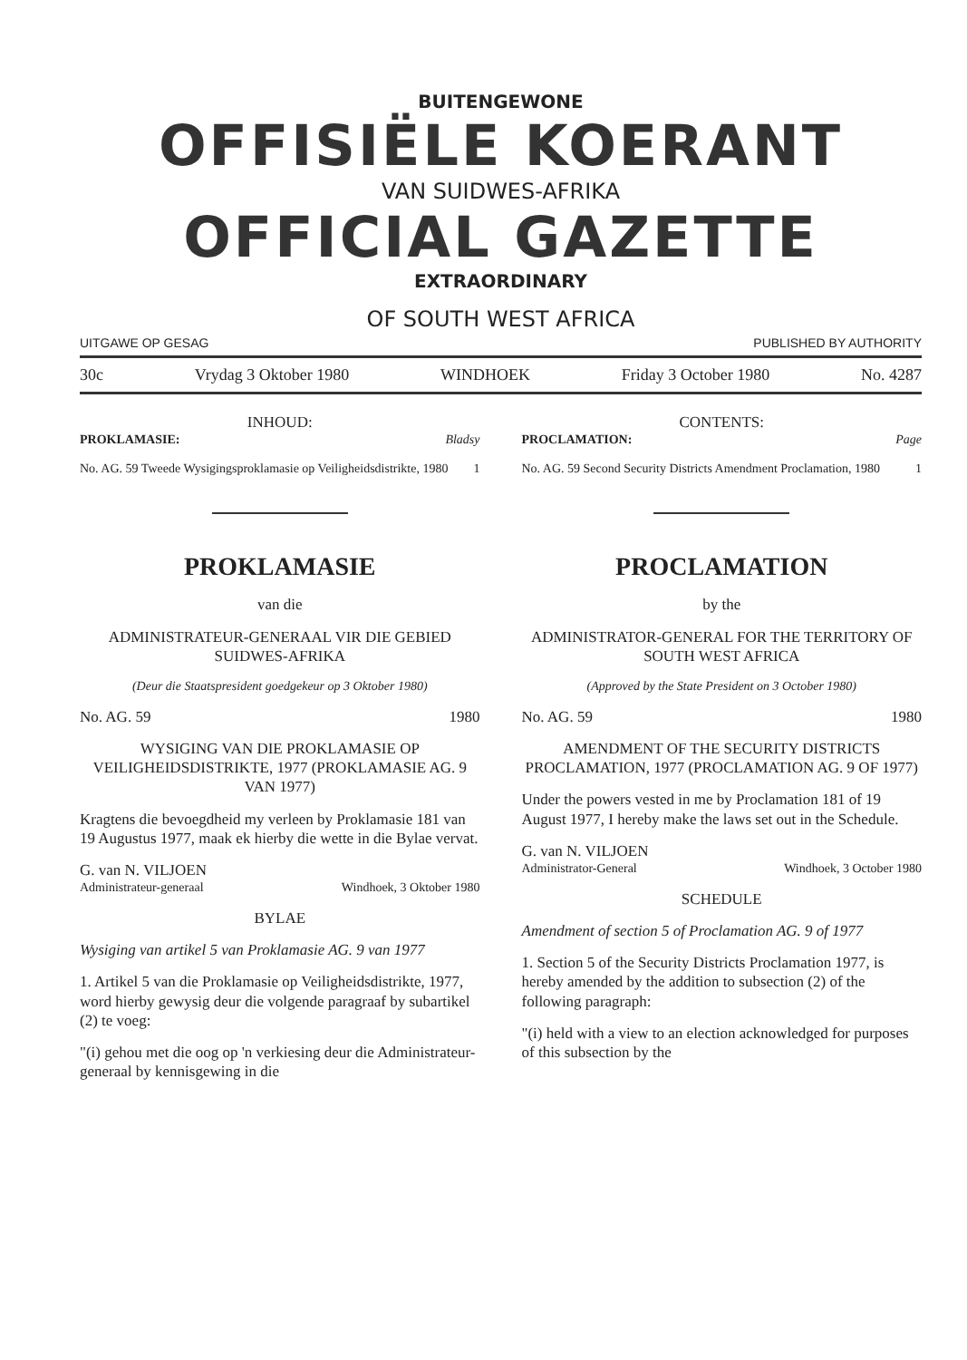BUITENGEWONE
OFFISIËLE KOERANT
VAN SUIDWES-AFRIKA
OFFICIAL GAZETTE
EXTRAORDINARY
OF SOUTH WEST AFRICA
UITGAWE OP GESAG PUBLISHED BY AUTHORITY
30c Vrydag 3 Oktober 1980 WINDHOEK Friday 3 October 1980 No. 4287
INHOUD:
PROKLAMASIE: Bladsy
No. AG. 59 Tweede Wysigingsproklamasie op Veiligheidsdistrikte, 1980 1
PROKLAMASIE
van die
ADMINISTRATEUR-GENERAAL VIR DIE GEBIED SUIDWES-AFRIKA
(Deur die Staatspresident goedgekeur op 3 Oktober 1980)
No. AG. 59 1980
WYSIGING VAN DIE PROKLAMASIE OP VEILIGHEIDSDISTRIKTE, 1977 (PROKLAMASIE AG. 9 VAN 1977)
Kragtens die bevoegdheid my verleen by Proklamasie 181 van 19 Augustus 1977, maak ek hierby die wette in die Bylae vervat.
G. van N. VILJOEN
Administrateur-generaal Windhoek, 3 Oktober 1980
BYLAE
Wysiging van artikel 5 van Proklamasie AG. 9 van 1977
1. Artikel 5 van die Proklamasie op Veiligheidsdistrikte, 1977, word hierby gewysig deur die volgende paragraaf by subartikel (2) te voeg:
"(i) gehou met die oog op 'n verkiesing deur die Administrateur-generaal by kennisgewing in die
CONTENTS:
PROCLAMATION: Page
No. AG. 59 Second Security Districts Amendment Proclamation, 1980 1
PROCLAMATION
by the
ADMINISTRATOR-GENERAL FOR THE TERRITORY OF SOUTH WEST AFRICA
(Approved by the State President on 3 October 1980)
No. AG. 59 1980
AMENDMENT OF THE SECURITY DISTRICTS PROCLAMATION, 1977 (PROCLAMATION AG. 9 OF 1977)
Under the powers vested in me by Proclamation 181 of 19 August 1977, I hereby make the laws set out in the Schedule.
G. van N. VILJOEN
Administrator-General Windhoek, 3 October 1980
SCHEDULE
Amendment of section 5 of Proclamation AG. 9 of 1977
1. Section 5 of the Security Districts Proclamation 1977, is hereby amended by the addition to subsection (2) of the following paragraph:
"(i) held with a view to an election acknowledged for purposes of this subsection by the